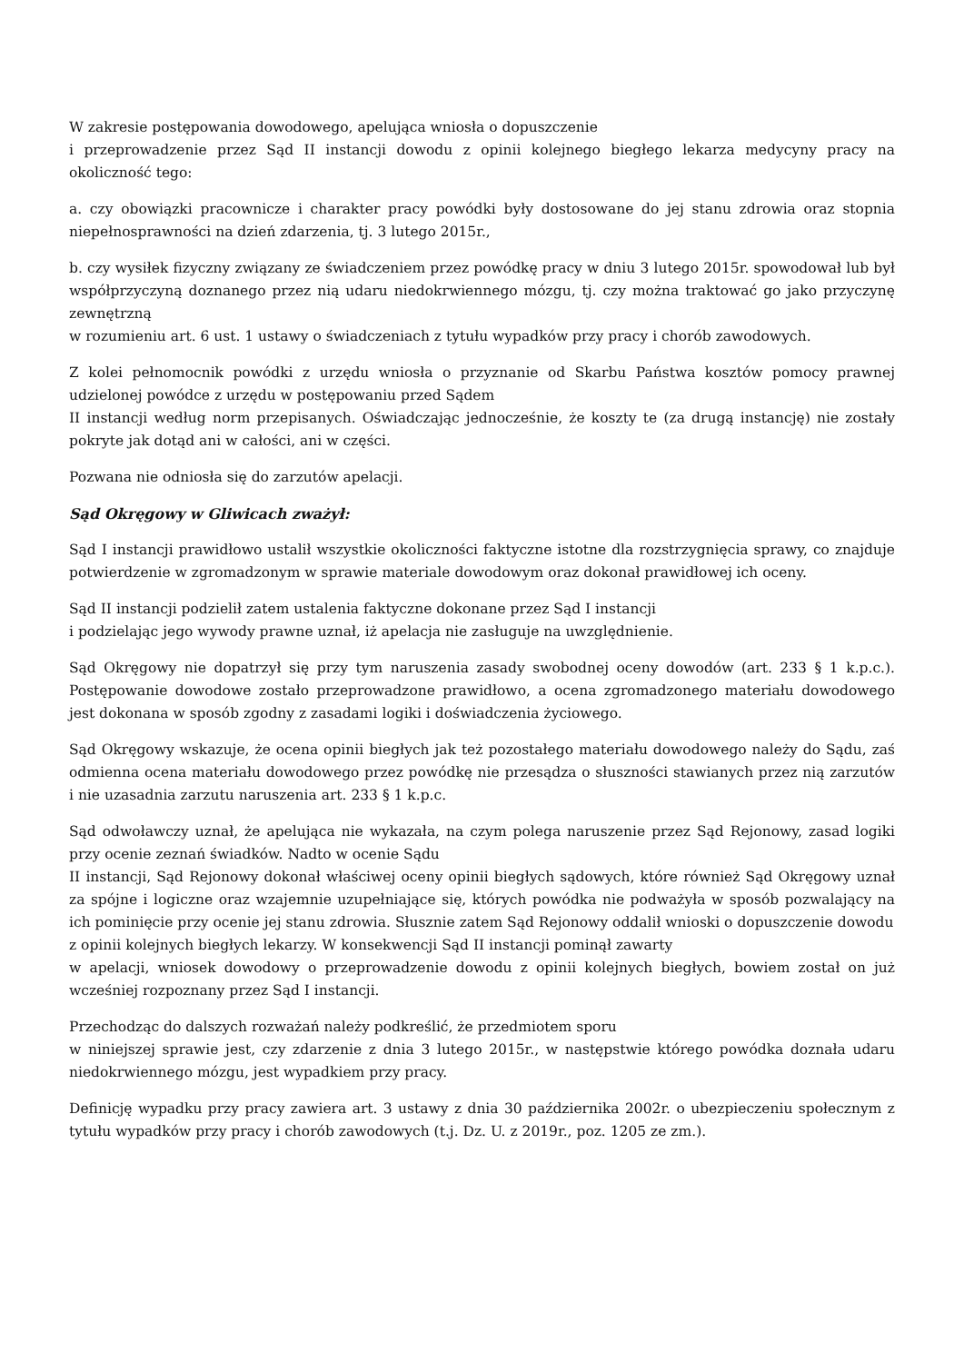W zakresie postępowania dowodowego, apelująca wniosła o dopuszczenie
i przeprowadzenie przez Sąd II instancji dowodu z opinii kolejnego biegłego lekarza medycyny pracy na okoliczność tego:
a. czy obowiązki pracownicze i charakter pracy powódki były dostosowane do jej stanu zdrowia oraz stopnia niepełnosprawności na dzień zdarzenia, tj. 3 lutego 2015r.,
b. czy wysiłek fizyczny związany ze świadczeniem przez powódkę pracy w dniu 3 lutego 2015r. spowodował lub był współprzyczyną doznanego przez nią udaru niedokrwiennego mózgu, tj. czy można traktować go jako przyczynę zewnętrzną
w rozumieniu art. 6 ust. 1 ustawy o świadczeniach z tytułu wypadków przy pracy i chorób zawodowych.
Z kolei pełnomocnik powódki z urzędu wniosła o przyznanie od Skarbu Państwa kosztów pomocy prawnej udzielonej powódce z urzędu w postępowaniu przed Sądem
II instancji według norm przepisanych. Oświadczając jednocześnie, że koszty te (za drugą instancję) nie zostały pokryte jak dotąd ani w całości, ani w części.
Pozwana nie odniosła się do zarzutów apelacji.
Sąd Okręgowy w Gliwicach zważył:
Sąd I instancji prawidłowo ustalił wszystkie okoliczności faktyczne istotne dla rozstrzygnięcia sprawy, co znajduje potwierdzenie w zgromadzonym w sprawie materiale dowodowym oraz dokonał prawidłowej ich oceny.
Sąd II instancji podzielił zatem ustalenia faktyczne dokonane przez Sąd I instancji
i podzielając jego wywody prawne uznał, iż apelacja nie zasługuje na uwzględnienie.
Sąd Okręgowy nie dopatrzył się przy tym naruszenia zasady swobodnej oceny dowodów (art. 233 § 1 k.p.c.). Postępowanie dowodowe zostało przeprowadzone prawidłowo, a ocena zgromadzonego materiału dowodowego jest dokonana w sposób zgodny z zasadami logiki i doświadczenia życiowego.
Sąd Okręgowy wskazuje, że ocena opinii biegłych jak też pozostałego materiału dowodowego należy do Sądu, zaś odmienna ocena materiału dowodowego przez powódkę nie przesądza o słuszności stawianych przez nią zarzutów i nie uzasadnia zarzutu naruszenia art. 233 § 1 k.p.c.
Sąd odwoławczy uznał, że apelująca nie wykazała, na czym polega naruszenie przez Sąd Rejonowy, zasad logiki przy ocenie zeznań świadków. Nadto w ocenie Sądu
II instancji, Sąd Rejonowy dokonał właściwej oceny opinii biegłych sądowych, które również Sąd Okręgowy uznał za spójne i logiczne oraz wzajemnie uzupełniające się, których powódka nie podważyła w sposób pozwalający na ich pominięcie przy ocenie jej stanu zdrowia. Słusznie zatem Sąd Rejonowy oddalił wnioski o dopuszczenie dowodu
z opinii kolejnych biegłych lekarzy. W konsekwencji Sąd II instancji pominął zawarty
w apelacji, wniosek dowodowy o przeprowadzenie dowodu z opinii kolejnych biegłych, bowiem został on już wcześniej rozpoznany przez Sąd I instancji.
Przechodząc do dalszych rozważań należy podkreślić, że przedmiotem sporu
w niniejszej sprawie jest, czy zdarzenie z dnia 3 lutego 2015r., w następstwie którego powódka doznała udaru niedokrwiennego mózgu, jest wypadkiem przy pracy.
Definicję wypadku przy pracy zawiera art. 3 ustawy z dnia 30 października 2002r. o ubezpieczeniu społecznym z tytułu wypadków przy pracy i chorób zawodowych (t.j. Dz. U. z 2019r., poz. 1205 ze zm.).